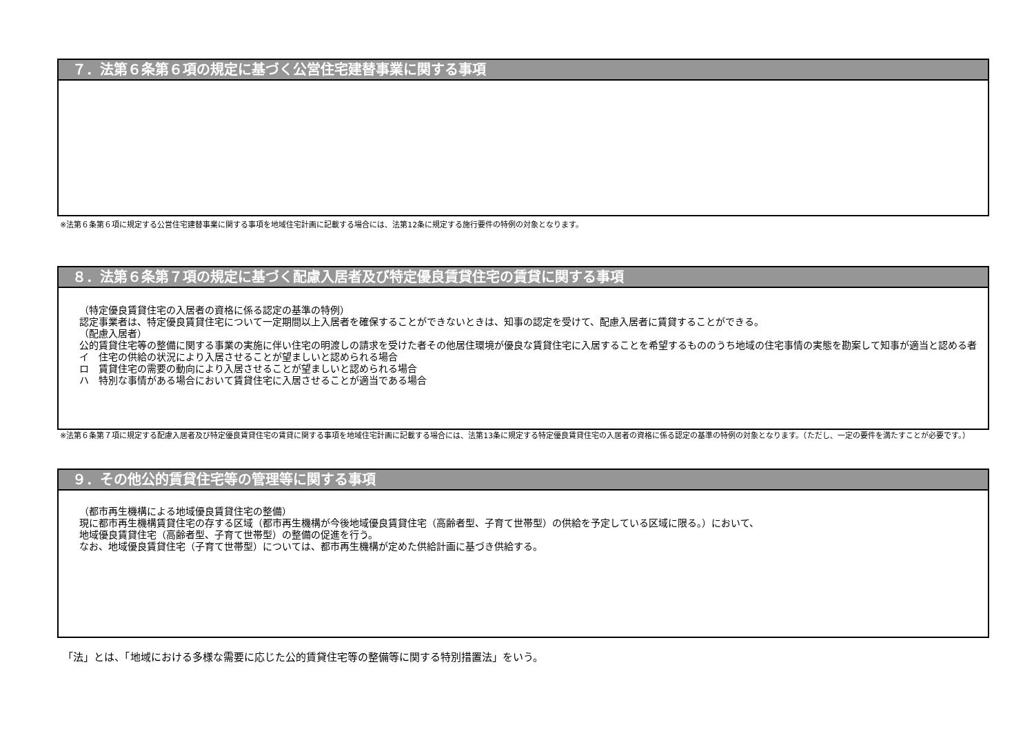７．法第６条第６項の規定に基づく公営住宅建替事業に関する事項
※法第６条第６項に規定する公営住宅建替事業に関する事項を地域住宅計画に記載する場合には、法第12条に規定する施行要件の特例の対象となります。
８．法第６条第７項の規定に基づく配慮入居者及び特定優良賃貸住宅の賃貸に関する事項
（特定優良賃貸住宅の入居者の資格に係る認定の基準の特例）
認定事業者は、特定優良賃貸住宅について一定期間以上入居者を確保することができないときは、知事の認定を受けて、配慮入居者に賃貸することができる。
（配慮入居者）
公的賃貸住宅等の整備に関する事業の実施に伴い住宅の明渡しの請求を受けた者その他居住環境が優良な賃貸住宅に入居することを希望するもののうち地域の住宅事情の実態を勘案して知事が適当と認める者
イ　住宅の供給の状況により入居させることが望ましいと認められる場合
ロ　賃貸住宅の需要の動向により入居させることが望ましいと認められる場合
ハ　特別な事情がある場合において賃貸住宅に入居させることが適当である場合
※法第６条第７項に規定する配慮入居者及び特定優良賃貸住宅の賃貸に関する事項を地域住宅計画に記載する場合には、法第13条に規定する特定優良賃貸住宅の入居者の資格に係る認定の基準の特例の対象となります。（ただし、一定の要件を満たすことが必要です。）
９．その他公的賃貸住宅等の管理等に関する事項
（都市再生機構による地域優良賃貸住宅の整備）
現に都市再生機構賃貸住宅の存する区域（都市再生機構が今後地域優良賃貸住宅（高齢者型、子育て世帯型）の供給を予定している区域に限る。）において、
地域優良賃貸住宅（高齢者型、子育て世帯型）の整備の促進を行う。
なお、地域優良賃貸住宅（子育て世帯型）については、都市再生機構が定めた供給計画に基づき供給する。
「法」とは、「地域における多様な需要に応じた公的賃貸住宅等の整備等に関する特別措置法」をいう。